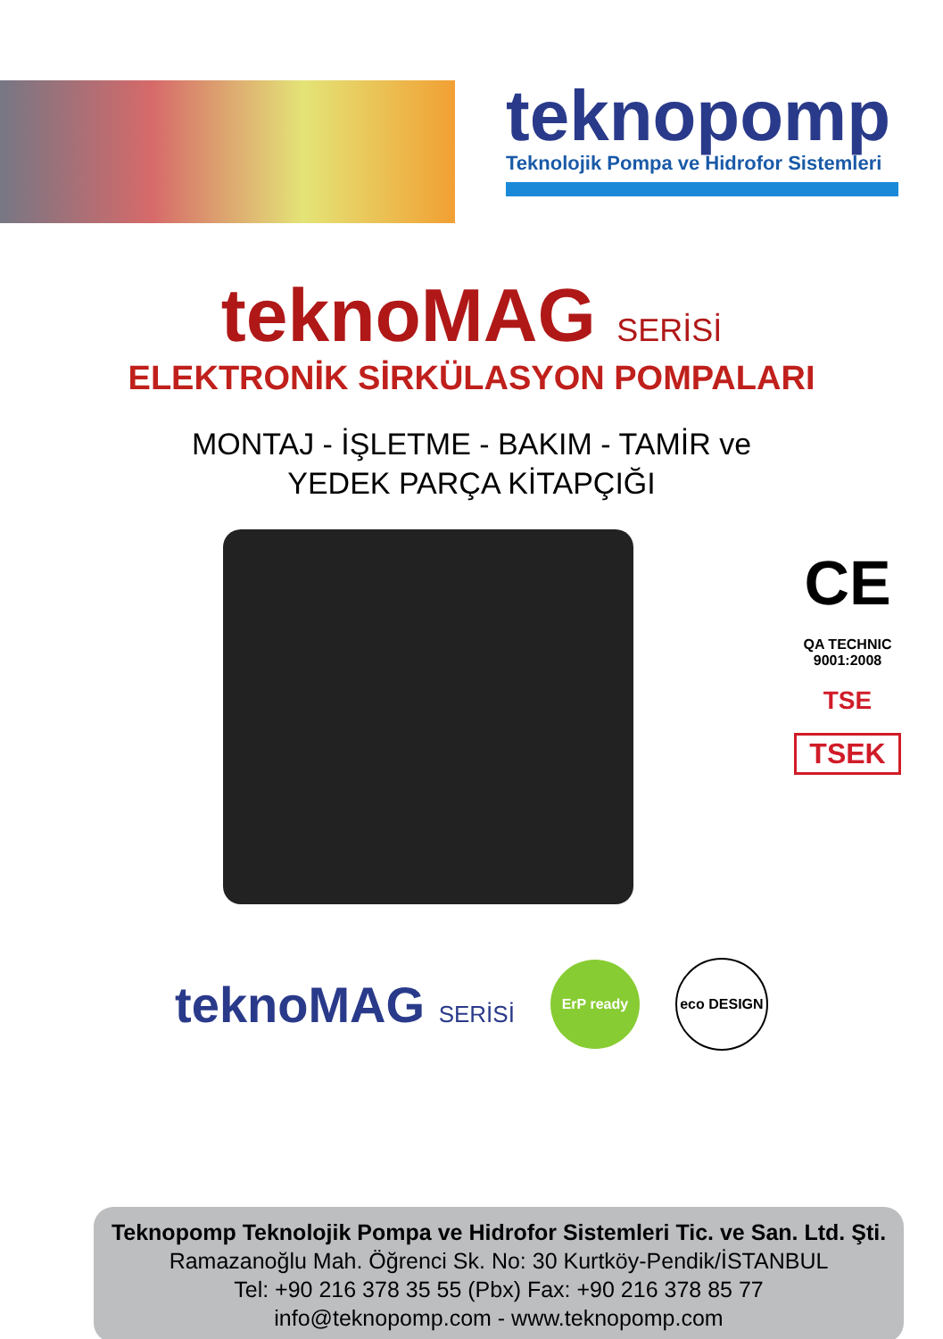teknopomp
Teknolojik Pompa ve Hidrofor Sistemleri
teknoMAG SERİSİ
ELEKTRONİK SİRKÜLASYON POMPALARI
MONTAJ - İŞLETME - BAKIM - TAMİR ve
YEDEK PARÇA KİTAPÇIĞI
CE
QA TECHNIC
9001:2008
TSE
TSEK
teknoMAG SERİSİ
ErP ready eco DESIGN
Teknopomp Teknolojik Pompa ve Hidrofor Sistemleri Tic. ve San. Ltd. Şti.
Ramazanoğlu Mah. Öğrenci Sk. No: 30 Kurtköy-Pendik/İSTANBUL
Tel: +90 216 378 35 55 (Pbx) Fax: +90 216 378 85 77
info@teknopomp.com - www.teknopomp.com